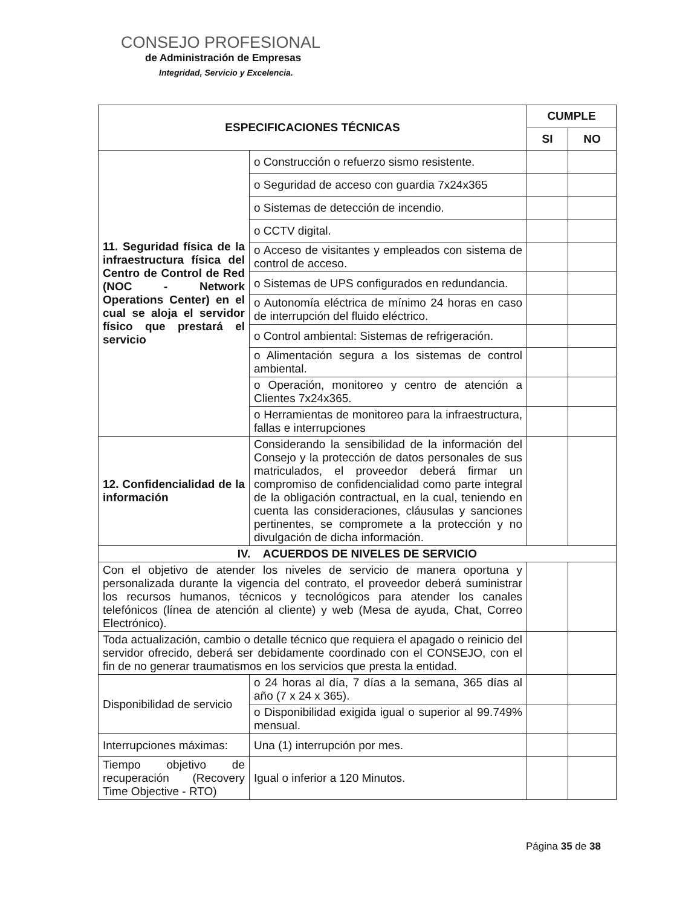CONSEJO PROFESIONAL
de Administración de Empresas
Integridad, Servicio y Excelencia.
| ESPECIFICACIONES TÉCNICAS | | CUMPLE | |
| --- | --- | --- | --- |
| | | SI | NO |
| 11. Seguridad física de la infraestructura física del Centro de Control de Red (NOC - Network Operations Center) en el cual se aloja el servidor físico que prestará el servicio | o Construcción o refuerzo sismo resistente. | | |
| | o Seguridad de acceso con guardia 7x24x365 | | |
| | o Sistemas de detección de incendio. | | |
| | o CCTV digital. | | |
| | o Acceso de visitantes y empleados con sistema de control de acceso. | | |
| | o Sistemas de UPS configurados en redundancia. | | |
| | o Autonomía eléctrica de mínimo 24 horas en caso de interrupción del fluido eléctrico. | | |
| | o Control ambiental: Sistemas de refrigeración. | | |
| | o Alimentación segura a los sistemas de control ambiental. | | |
| | o Operación, monitoreo y centro de atención a Clientes 7x24x365. | | |
| | o Herramientas de monitoreo para la infraestructura, fallas e interrupciones | | |
| 12. Confidencialidad de la información | Considerando la sensibilidad de la información del Consejo y la protección de datos personales de sus matriculados, el proveedor deberá firmar un compromiso de confidencialidad como parte integral de la obligación contractual, en la cual, teniendo en cuenta las consideraciones, cláusulas y sanciones pertinentes, se compromete a la protección y no divulgación de dicha información. | | |
| IV. ACUERDOS DE NIVELES DE SERVICIO | | | |
| Con el objetivo de atender los niveles de servicio de manera oportuna y personalizada durante la vigencia del contrato, el proveedor deberá suministrar los recursos humanos, técnicos y tecnológicos para atender los canales telefónicos (línea de atención al cliente) y web (Mesa de ayuda, Chat, Correo Electrónico). | | | |
| Toda actualización, cambio o detalle técnico que requiera el apagado o reinicio del servidor ofrecido, deberá ser debidamente coordinado con el CONSEJO, con el fin de no generar traumatismos en los servicios que presta la entidad. | | | |
| Disponibilidad de servicio | o 24 horas al día, 7 días a la semana, 365 días al año (7 x 24 x 365). | | |
| | o Disponibilidad exigida igual o superior al 99.749% mensual. | | |
| Interrupciones máximas: | Una (1) interrupción por mes. | | |
| Tiempo objetivo de recuperación (Recovery Time Objective - RTO) | Igual o inferior a 120 Minutos. | | |
Página 35 de 38